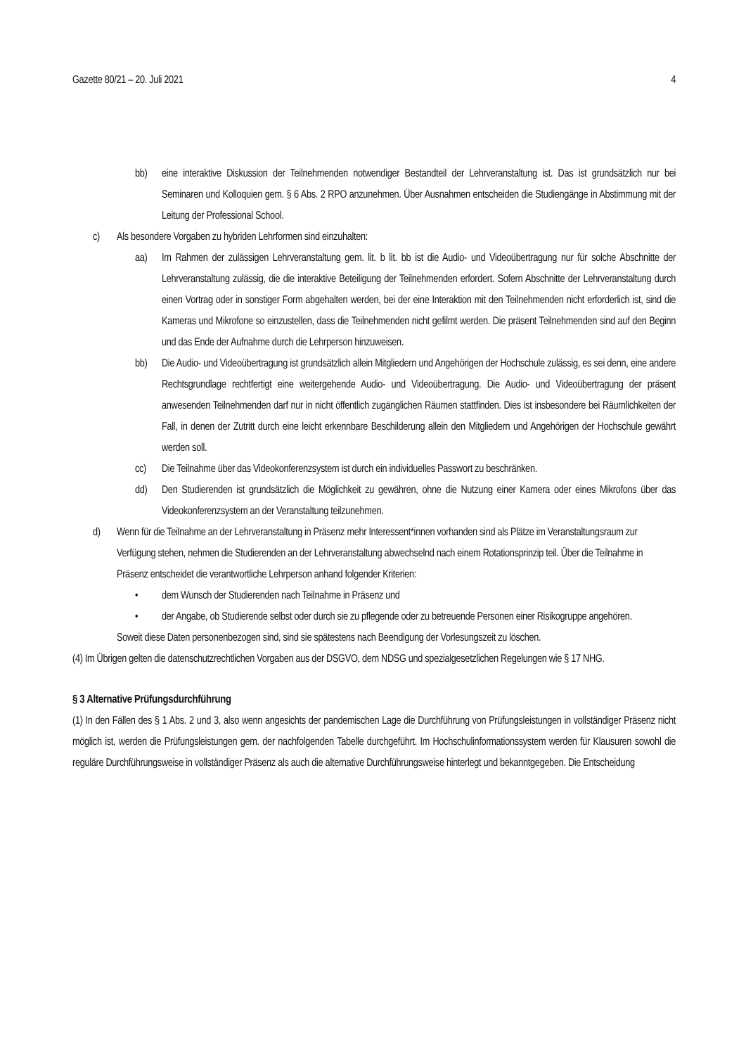Gazette 80/21 – 20. Juli 2021 4
bb) eine interaktive Diskussion der Teilnehmenden notwendiger Bestandteil der Lehrveranstaltung ist. Das ist grundsätzlich nur bei Seminaren und Kolloquien gem. § 6 Abs. 2 RPO anzunehmen. Über Ausnahmen entscheiden die Studiengänge in Abstimmung mit der Leitung der Professional School.
c) Als besondere Vorgaben zu hybriden Lehrformen sind einzuhalten:
aa) Im Rahmen der zulässigen Lehrveranstaltung gem. lit. b lit. bb ist die Audio- und Videoübertragung nur für solche Abschnitte der Lehrveranstaltung zulässig, die die interaktive Beteiligung der Teilnehmenden erfordert. Sofern Abschnitte der Lehrveranstaltung durch einen Vortrag oder in sonstiger Form abgehalten werden, bei der eine Interaktion mit den Teilnehmenden nicht erforderlich ist, sind die Kameras und Mikrofone so einzustellen, dass die Teilnehmenden nicht gefilmt werden. Die präsent Teilnehmenden sind auf den Beginn und das Ende der Aufnahme durch die Lehrperson hinzuweisen.
bb) Die Audio- und Videoübertragung ist grundsätzlich allein Mitgliedern und Angehörigen der Hochschule zulässig, es sei denn, eine andere Rechtsgrundlage rechtfertigt eine weitergehende Audio- und Videoübertragung. Die Audio- und Videoübertragung der präsent anwesenden Teilnehmenden darf nur in nicht öffentlich zugänglichen Räumen stattfinden. Dies ist insbesondere bei Räumlichkeiten der Fall, in denen der Zutritt durch eine leicht erkennbare Beschilderung allein den Mitgliedern und Angehörigen der Hochschule gewährt werden soll.
cc) Die Teilnahme über das Videokonferenzsystem ist durch ein individuelles Passwort zu beschränken.
dd) Den Studierenden ist grundsätzlich die Möglichkeit zu gewähren, ohne die Nutzung einer Kamera oder eines Mikrofons über das Videokonferenzsystem an der Veranstaltung teilzunehmen.
d) Wenn für die Teilnahme an der Lehrveranstaltung in Präsenz mehr Interessent*innen vorhanden sind als Plätze im Veranstaltungsraum zur Verfügung stehen, nehmen die Studierenden an der Lehrveranstaltung abwechselnd nach einem Rotationsprinzip teil. Über die Teilnahme in Präsenz entscheidet die verantwortliche Lehrperson anhand folgender Kriterien:
• dem Wunsch der Studierenden nach Teilnahme in Präsenz und
• der Angabe, ob Studierende selbst oder durch sie zu pflegende oder zu betreuende Personen einer Risikogruppe angehören.
Soweit diese Daten personenbezogen sind, sind sie spätestens nach Beendigung der Vorlesungszeit zu löschen.
(4) Im Übrigen gelten die datenschutzrechtlichen Vorgaben aus der DSGVO, dem NDSG und spezialgesetzlichen Regelungen wie § 17 NHG.
§ 3 Alternative Prüfungsdurchführung
(1) In den Fällen des § 1 Abs. 2 und 3, also wenn angesichts der pandemischen Lage die Durchführung von Prüfungsleistungen in vollständiger Präsenz nicht möglich ist, werden die Prüfungsleistungen gem. der nachfolgenden Tabelle durchgeführt. Im Hochschulinformationssystem werden für Klausuren sowohl die reguläre Durchführungsweise in vollständiger Präsenz als auch die alternative Durchführungsweise hinterlegt und bekanntgegeben. Die Entscheidung